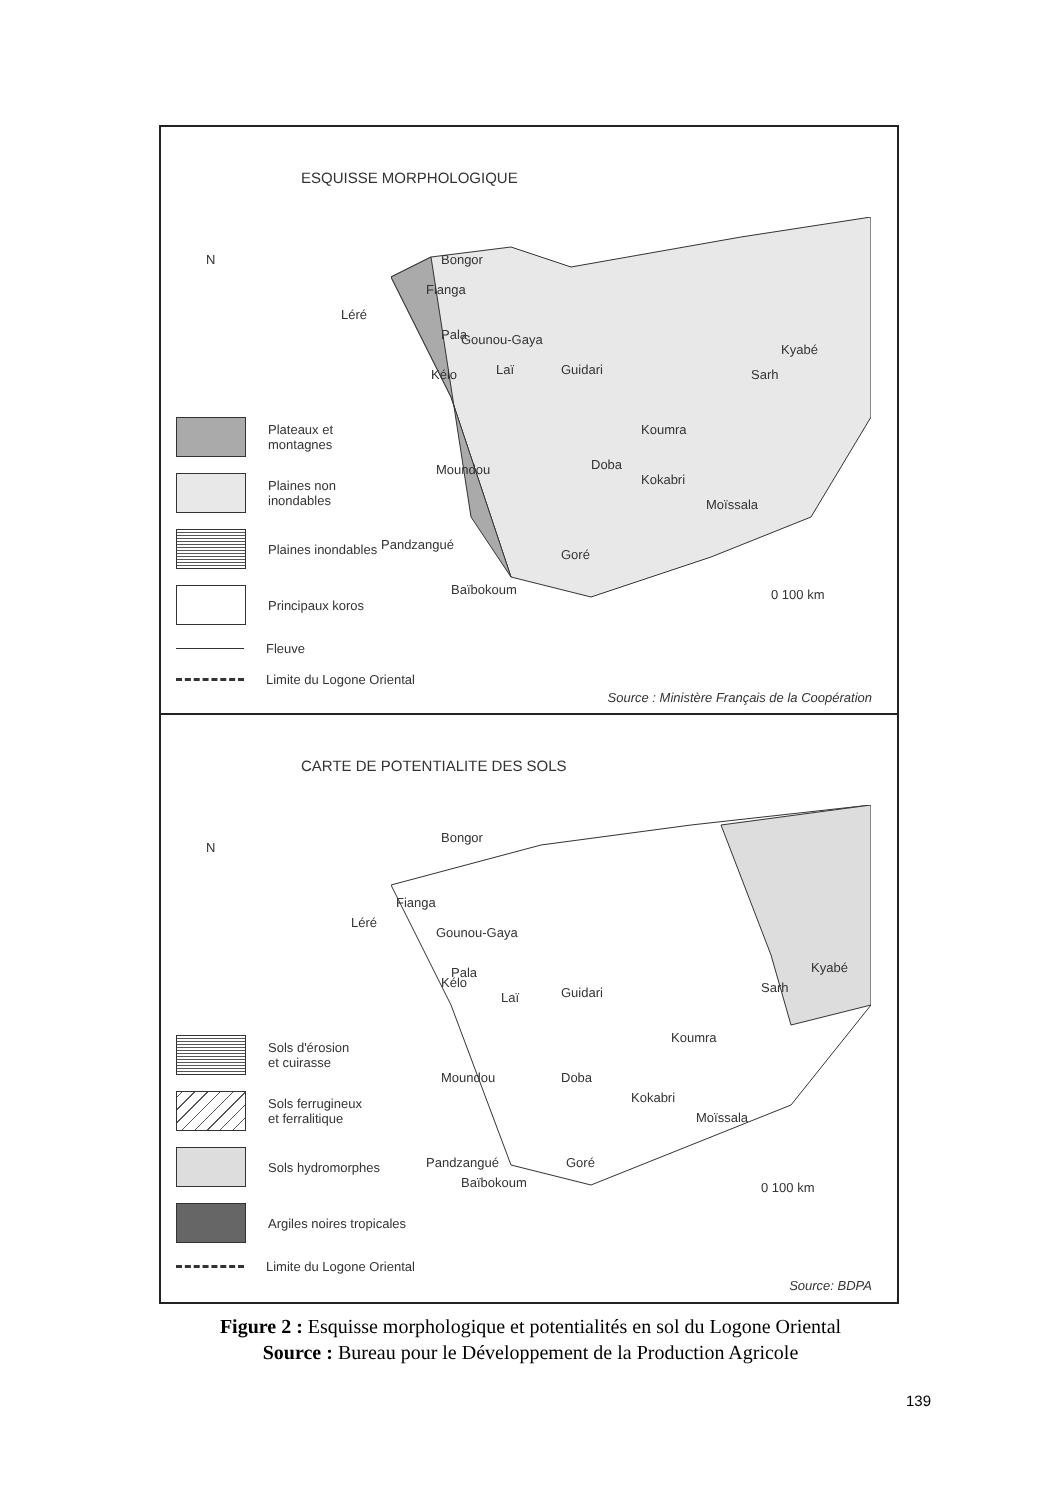ESQUISSE MORPHOLOGIQUE
N Bongor
Léré
Fianga
Pala Gounou-Gaya
Kélo Laï Guidari
Kyabé
Sarh
Koumra
Moundou Doba
Kokabri
Moïssala
Pandzangué
Goré
Baïbokoum 0 100 km
Plateaux et
montagnes
Plaines non
inondables
Plaines inondables
Principaux koros
Fleuve
Limite du Logone Oriental
Source : Ministère Français de la Coopération
CARTE DE POTENTIALITE DES SOLS
N
Bongor
Fianga
Léré
Gounou-Gaya
Pala
Kélo
Laï Guidari
Kyabé
Sarh
Koumra
Moundou Doba
Kokabri
Moïssala
Pandzangué Goré
Baïbokoum 0 100 km
Sols d'érosion
et cuirasse
Sols ferrugineux
et ferralitique
Sols hydromorphes
Argiles noires tropicales
Limite du Logone Oriental
Source: BDPA
Figure 2 : Esquisse morphologique et potentialités en sol du Logone Oriental
Source : Bureau pour le Développement de la Production Agricole
139